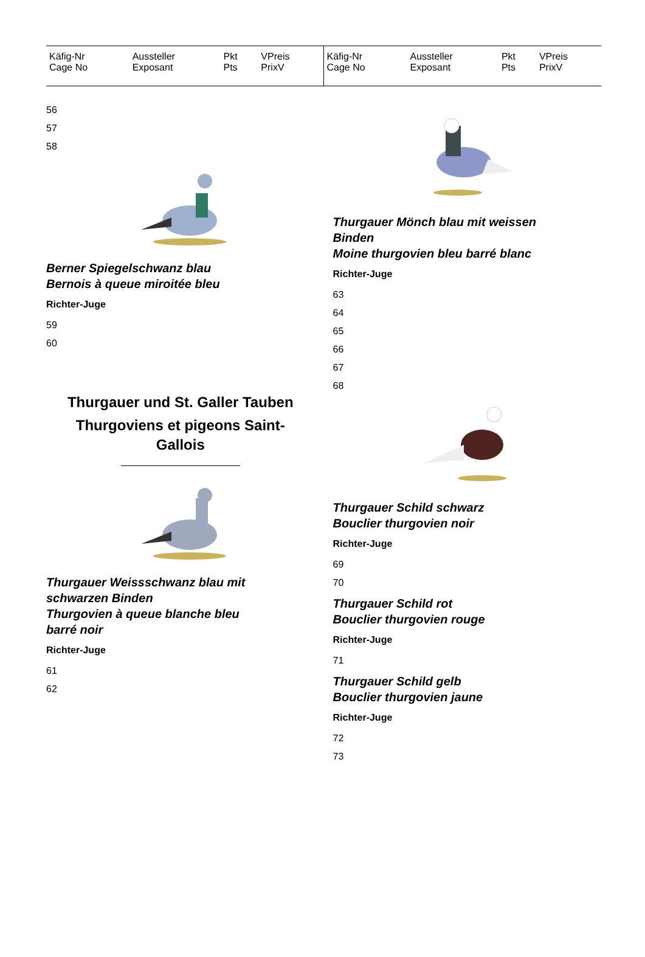| Käfig-Nr Cage No | Aussteller Exposant | Pkt Pts | VPreis PrixV |
| --- | --- | --- | --- |
| Käfig-Nr Cage No | Aussteller Exposant | Pkt Pts | VPreis PrixV |
| --- | --- | --- | --- |
56
57
58
Berner Spiegelschwanz blau
Bernois à queue miroitée bleu
Richter-Juge
59
60
Thurgauer und St. Galler Tauben
Thurgoviens et pigeons Saint-
Gallois
Thurgauer Weissschwanz blau mit
schwarzen Binden
Thurgovien à queue blanche bleu
barré noir
Richter-Juge
61
62
Thurgauer Mönch blau mit weissen
Binden
Moine thurgovien bleu barré blanc
Richter-Juge
63
64
65
66
67
68
Thurgauer Schild schwarz
Bouclier thurgovien noir
Richter-Juge
69
70
Thurgauer Schild rot
Bouclier thurgovien rouge
Richter-Juge
71
Thurgauer Schild gelb
Bouclier thurgovien jaune
Richter-Juge
72
73